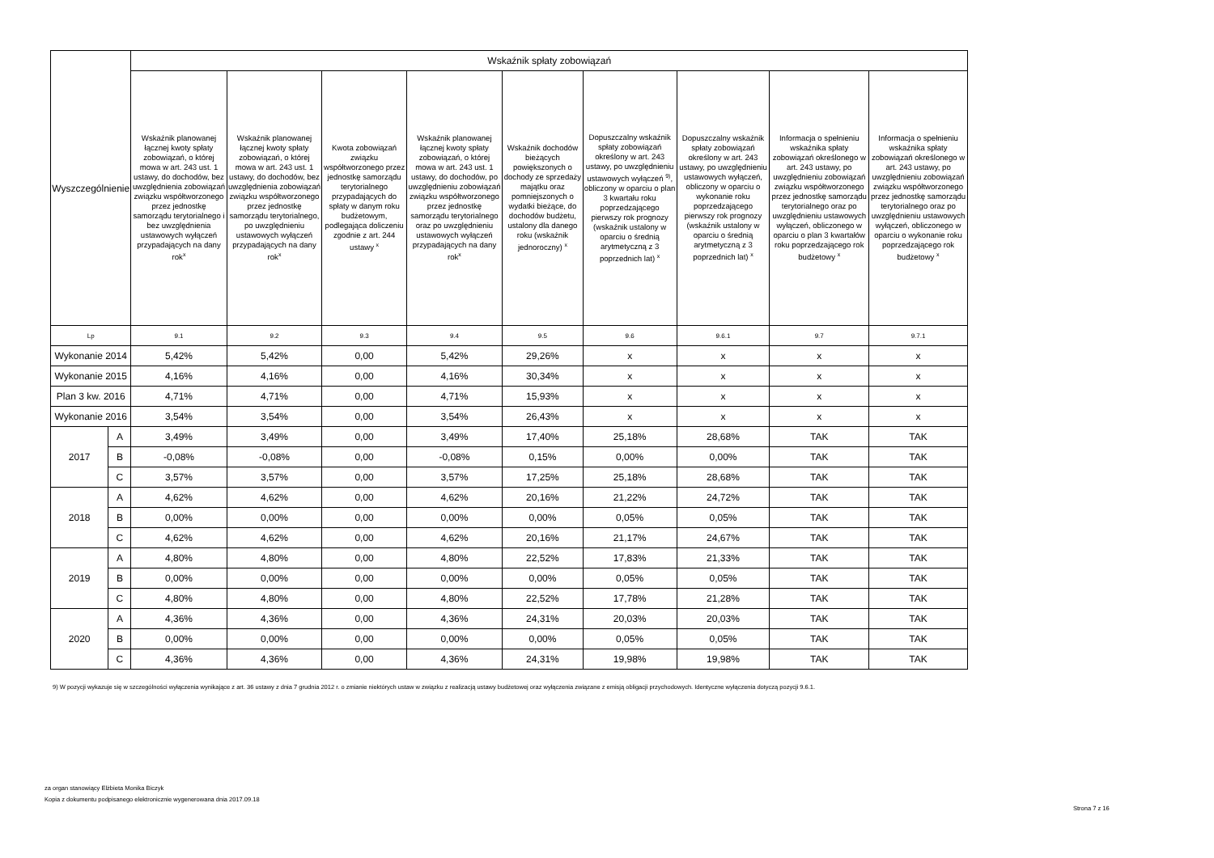| Wyszczególnienie | | Wskaźnik spłaty zobowiązań | | | | | | | | |
| --- | --- | --- | --- | --- | --- | --- | --- | --- | --- | --- |
| | | Wskaźnik planowanej łącznej kwoty spłaty zobowiązań, o której mowa w art. 243 ust. 1 ustawy, do dochodów, bez uwzględnienia zobowiązań związku współtworzonego przez jednostkę samorządu terytorialnego i bez uwzględnienia ustawowych wyłączeń przypadających na dany rok<sup>x</sup> | Wskaźnik planowanej łącznej kwoty spłaty zobowiązań, o której mowa w art. 243 ust. 1 ustawy, do dochodów, bez uwzględnienia zobowiązań związku współtworzonego przez jednostkę samorządu terytorialnego, po uwzględnieniu ustawowych wyłączeń przypadających na dany rok<sup>x</sup> | Kwota zobowiązań związku współtworzonego przez jednostkę samorządu terytorialnego przypadających do spłaty w danym roku budżetowym, podlegająca doliczeniu zgodnie z art. 244 ustawy <sup>x</sup> | Wskaźnik planowanej łącznej kwoty spłaty zobowiązań, o której mowa w art. 243 ust. 1 ustawy, do dochodów, po uwzględnieniu zobowiązań związku współtworzonego przez jednostkę samorządu terytorialnego oraz po uwzględnieniu ustawowych wyłączeń przypadających na dany rok<sup>x</sup> | Wskaźnik dochodów bieżących powiększonych o dochody ze sprzedaży majątku oraz pomniejszonych o wydatki bieżące, do dochodów budżetu, ustalony dla danego roku (wskaźnik jednoroczny) <sup>x</sup> | Dopuszczalny wskaźnik spłaty zobowiązań określony w art. 243 ustawy, po uwzględnieniu ustawowych wyłączeń <sup>9)</sup>, obliczony w oparciu o plan 3 kwartału roku poprzedzającego pierwszy rok prognozy (wskaźnik ustalony w oparciu o średnią arytmetyczną z 3 poprzednich lat) <sup>x</sup> | Dopuszczalny wskaźnik spłaty zobowiązań określony w art. 243 ustawy, po uwzględnieniu ustawowych wyłączeń, obliczony w oparciu o wykonanie roku poprzedzającego pierwszy rok prognozy (wskaźnik ustalony w oparciu o średnią arytmetyczną z 3 poprzednich lat) <sup>x</sup> | Informacja o spełnieniu wskaźnika spłaty zobowiązań określonego w art. 243 ustawy, po uwzględnieniu zobowiązań związku współtworzonego przez jednostkę samorządu terytorialnego oraz po uwzględnieniu ustawowych wyłączeń, obliczonego w oparciu o plan 3 kwartałów roku poprzedzającego rok budżetowy <sup>x</sup> | Informacja o spełnieniu wskaźnika spłaty zobowiązań określonego w art. 243 ustawy, po uwzględnieniu zobowiązań związku współtworzonego przez jednostkę samorządu terytorialnego oraz po uwzględnieniu ustawowych wyłączeń, obliczonego w oparciu o wykonanie roku poprzedzającego rok budżetowy <sup>x</sup> |
| Lp | | 9.1 | 9.2 | 9.3 | 9.4 | 9.5 | 9.6 | 9.6.1 | 9.7 | 9.7.1 |
| Wykonanie 2014 | | 5,42% | 5,42% | 0,00 | 5,42% | 29,26% | x | x | x | x |
| Wykonanie 2015 | | 4,16% | 4,16% | 0,00 | 4,16% | 30,34% | x | x | x | x |
| Plan 3 kw. 2016 | | 4,71% | 4,71% | 0,00 | 4,71% | 15,93% | x | x | x | x |
| Wykonanie 2016 | | 3,54% | 3,54% | 0,00 | 3,54% | 26,43% | x | x | x | x |
| 2017 | A | 3,49% | 3,49% | 0,00 | 3,49% | 17,40% | 25,18% | 28,68% | TAK | TAK |
| | B | -0,08% | -0,08% | 0,00 | -0,08% | 0,15% | 0,00% | 0,00% | TAK | TAK |
| | C | 3,57% | 3,57% | 0,00 | 3,57% | 17,25% | 25,18% | 28,68% | TAK | TAK |
| 2018 | A | 4,62% | 4,62% | 0,00 | 4,62% | 20,16% | 21,22% | 24,72% | TAK | TAK |
| | B | 0,00% | 0,00% | 0,00 | 0,00% | 0,00% | 0,05% | 0,05% | TAK | TAK |
| | C | 4,62% | 4,62% | 0,00 | 4,62% | 20,16% | 21,17% | 24,67% | TAK | TAK |
| 2019 | A | 4,80% | 4,80% | 0,00 | 4,80% | 22,52% | 17,83% | 21,33% | TAK | TAK |
| | B | 0,00% | 0,00% | 0,00 | 0,00% | 0,00% | 0,05% | 0,05% | TAK | TAK |
| | C | 4,80% | 4,80% | 0,00 | 4,80% | 22,52% | 17,78% | 21,28% | TAK | TAK |
| 2020 | A | 4,36% | 4,36% | 0,00 | 4,36% | 24,31% | 20,03% | 20,03% | TAK | TAK |
| | B | 0,00% | 0,00% | 0,00 | 0,00% | 0,00% | 0,05% | 0,05% | TAK | TAK |
| | C | 4,36% | 4,36% | 0,00 | 4,36% | 24,31% | 19,98% | 19,98% | TAK | TAK |
9) W pozycji wykazuje się w szczególności wyłączenia wynikające z art. 36 ustawy z dnia 7 grudnia 2012 r. o zmianie niektórych ustaw w związku z realizacją ustawy budżetowej oraz wyłączenia związane z emisją obligacji przychodowych. Identyczne wyłączenia dotyczą pozycji 9.6.1.
za organ stanowiący Elżbieta Monika Biczyk
Kopia z dokumentu podpisanego elektronicznie wygenerowana dnia 2017.09.18
Strona 7 z 16